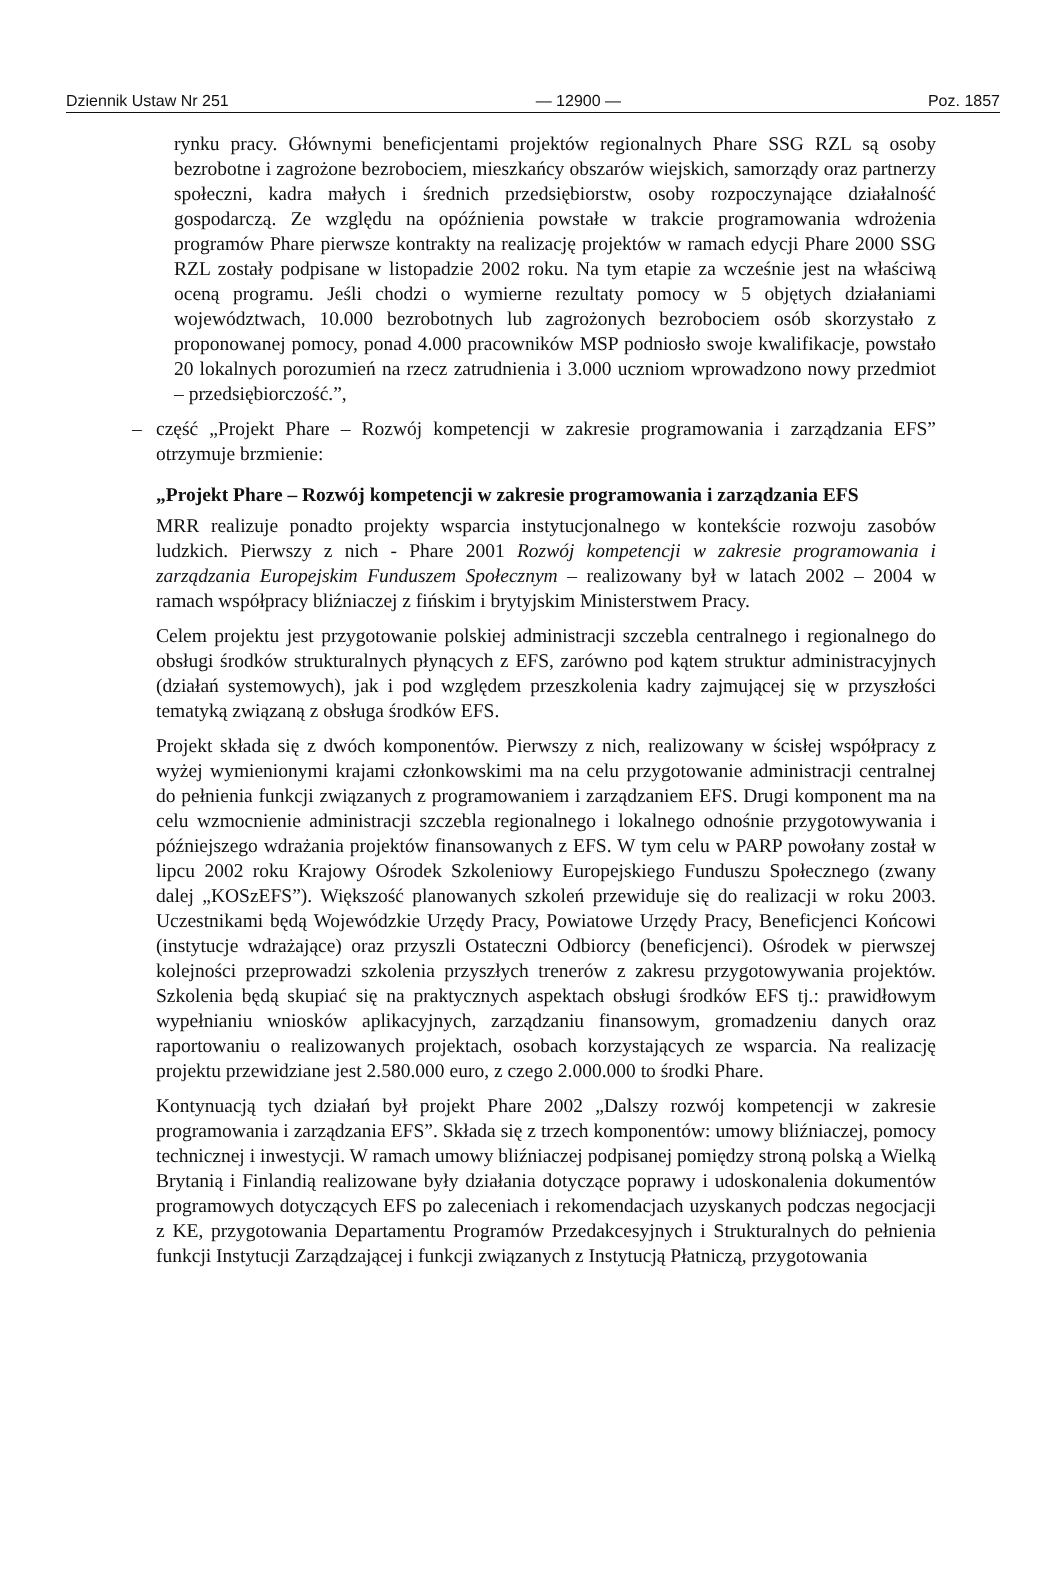Dziennik Ustaw Nr 251 — 12900 — Poz. 1857
rynku pracy. Głównymi beneficjentami projektów regionalnych Phare SSG RZL są osoby bezrobotne i zagrożone bezrobociem, mieszkańcy obszarów wiejskich, samorządy oraz partnerzy społeczni, kadra małych i średnich przedsiębiorstw, osoby rozpoczynające działalność gospodarczą. Ze względu na opóźnienia powstałe w trakcie programowania wdrożenia programów Phare pierwsze kontrakty na realizację projektów w ramach edycji Phare 2000 SSG RZL zostały podpisane w listopadzie 2002 roku. Na tym etapie za wcześnie jest na właściwą oceną programu. Jeśli chodzi o wymierne rezultaty pomocy w 5 objętych działaniami województwach, 10.000 bezrobotnych lub zagrożonych bezrobociem osób skorzystało z proponowanej pomocy, ponad 4.000 pracowników MSP podniosło swoje kwalifikacje, powstało 20 lokalnych porozumień na rzecz zatrudnienia i 3.000 uczniom wprowadzono nowy przedmiot – przedsiębiorczość.”,
– część „Projekt Phare – Rozwój kompetencji w zakresie programowania i zarządzania EFS” otrzymuje brzmienie:
„Projekt Phare – Rozwój kompetencji w zakresie programowania i zarządzania EFS
MRR realizuje ponadto projekty wsparcia instytucjonalnego w kontekście rozwoju zasobów ludzkich. Pierwszy z nich - Phare 2001 Rozwój kompetencji w zakresie programowania i zarządzania Europejskim Funduszem Społecznym – realizowany był w latach 2002 – 2004 w ramach współpracy bliźniaczej z fińskim i brytyjskim Ministerstwem Pracy.
Celem projektu jest przygotowanie polskiej administracji szczebla centralnego i regionalnego do obsługi środków strukturalnych płynących z EFS, zarówno pod kątem struktur administracyjnych (działań systemowych), jak i pod względem przeszkolenia kadry zajmującej się w przyszłości tematyką związaną z obsługa środków EFS.
Projekt składa się z dwóch komponentów. Pierwszy z nich, realizowany w ścisłej współpracy z wyżej wymienionymi krajami członkowskimi ma na celu przygotowanie administracji centralnej do pełnienia funkcji związanych z programowaniem i zarządzaniem EFS. Drugi komponent ma na celu wzmocnienie administracji szczebla regionalnego i lokalnego odnośnie przygotowywania i późniejszego wdrażania projektów finansowanych z EFS. W tym celu w PARP powołany został w lipcu 2002 roku Krajowy Ośrodek Szkoleniowy Europejskiego Funduszu Społecznego (zwany dalej „KOSzEFS”). Większość planowanych szkoleń przewiduje się do realizacji w roku 2003. Uczestnikami będą Wojewódzkie Urzędy Pracy, Powiatowe Urzędy Pracy, Beneficjenci Końcowi (instytucje wdrażające) oraz przyszli Ostateczni Odbiorcy (beneficjenci). Ośrodek w pierwszej kolejności przeprowadzi szkolenia przyszłych trenerów z zakresu przygotowywania projektów. Szkolenia będą skupiać się na praktycznych aspektach obsługi środków EFS tj.: prawidłowym wypełnianiu wniosków aplikacyjnych, zarządzaniu finansowym, gromadzeniu danych oraz raportowaniu o realizowanych projektach, osobach korzystających ze wsparcia. Na realizację projektu przewidziane jest 2.580.000 euro, z czego 2.000.000 to środki Phare.
Kontynuacją tych działań był projekt Phare 2002 „Dalszy rozwój kompetencji w zakresie programowania i zarządzania EFS”. Składa się z trzech komponentów: umowy bliźniaczej, pomocy technicznej i inwestycji. W ramach umowy bliźniaczej podpisanej pomiędzy stroną polską a Wielką Brytanią i Finlandią realizowane były działania dotyczące poprawy i udoskonalenia dokumentów programowych dotyczących EFS po zaleceniach i rekomendacjach uzyskanych podczas negocjacji z KE, przygotowania Departamentu Programów Przedakcesyjnych i Strukturalnych do pełnienia funkcji Instytucji Zarządzającej i funkcji związanych z Instytucją Płatniczą, przygotowania